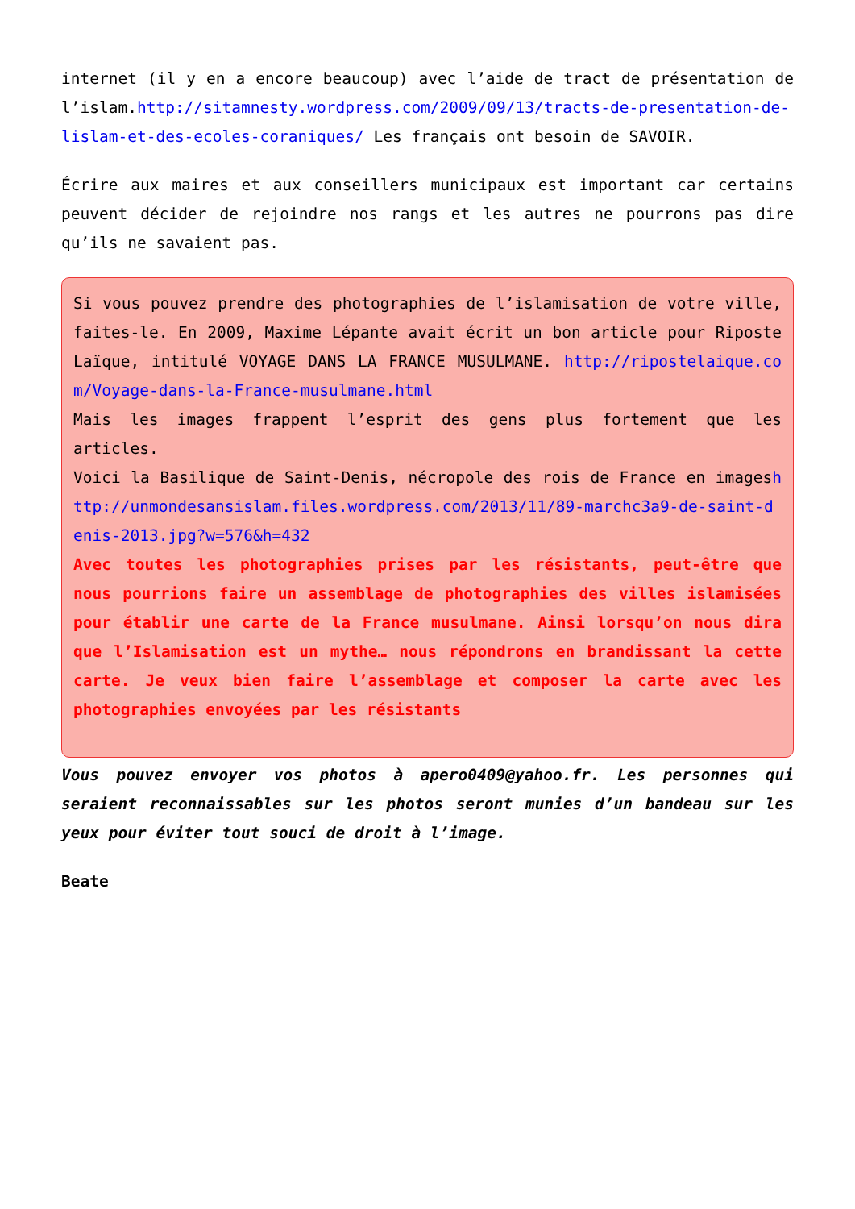internet (il y en a encore beaucoup) avec l’aide de tract de présentation de l’islam.http://sitamnesty.wordpress.com/2009/09/13/tracts-de-presentation-de-lislam-et-des-ecoles-coraniques/ Les français ont besoin de SAVOIR.
Écrire aux maires et aux conseillers municipaux est important car certains peuvent décider de rejoindre nos rangs et les autres ne pourrons pas dire qu’ils ne savaient pas.
Si vous pouvez prendre des photographies de l’islamisation de votre ville, faites-le. En 2009, Maxime Lépante avait écrit un bon article pour Riposte Laïque, intitulé VOYAGE DANS LA FRANCE MUSULMANE. http://ripostelaique.com/Voyage-dans-la-France-musulmane.html
Mais les images frappent l’esprit des gens plus fortement que les articles.
Voici la Basilique de Saint-Denis, nécropole des rois de France en imageshttp://unmondesansislam.files.wordpress.com/2013/11/89-marchc3a9-de-saint-denis-2013.jpg?w=576&h=432
Avec toutes les photographies prises par les résistants, peut-être que nous pourrions faire un assemblage de photographies des villes islamisées pour établir une carte de la France musulmane. Ainsi lorsqu’on nous dira que l’Islamisation est un mythe… nous répondrons en brandissant la cette carte. Je veux bien faire l’assemblage et composer la carte avec les photographies envoyées par les résistants
Vous pouvez envoyer vos photos à apero0409@yahoo.fr. Les personnes qui seraient reconnaissables sur les photos seront munies d’un bandeau sur les yeux pour éviter tout souci de droit à l’image.
Beate